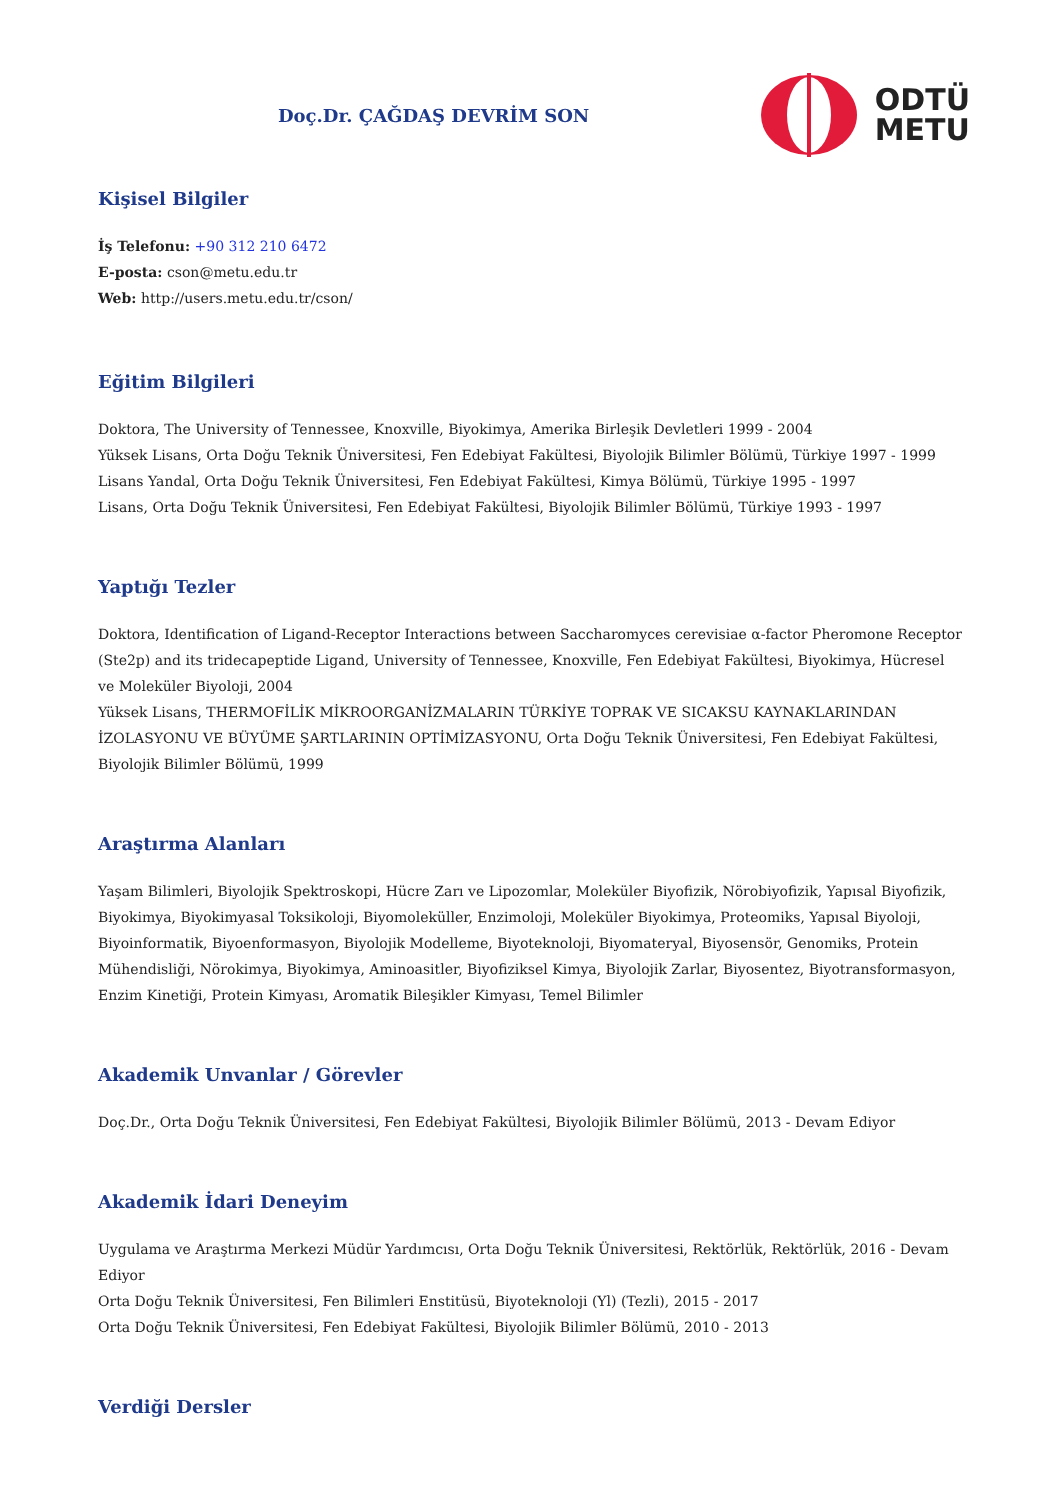Doç.Dr. ÇAĞDAŞ DEVRİM SON
ODTÜ
METU
Kişisel Bilgiler
İş Telefonu: +90 312 210 6472
E-posta: cson@metu.edu.tr
Web: http://users.metu.edu.tr/cson/
Eğitim Bilgileri
Doktora, The University of Tennessee, Knoxville, Biyokimya, Amerika Birleşik Devletleri 1999 - 2004
Yüksek Lisans, Orta Doğu Teknik Üniversitesi, Fen Edebiyat Fakültesi, Biyolojik Bilimler Bölümü, Türkiye 1997 - 1999
Lisans Yandal, Orta Doğu Teknik Üniversitesi, Fen Edebiyat Fakültesi, Kimya Bölümü, Türkiye 1995 - 1997
Lisans, Orta Doğu Teknik Üniversitesi, Fen Edebiyat Fakültesi, Biyolojik Bilimler Bölümü, Türkiye 1993 - 1997
Yaptığı Tezler
Doktora, Identification of Ligand-Receptor Interactions between Saccharomyces cerevisiae α-factor Pheromone Receptor (Ste2p) and its tridecapeptide Ligand, University of Tennessee, Knoxville, Fen Edebiyat Fakültesi, Biyokimya, Hücresel ve Moleküler Biyoloji, 2004
Yüksek Lisans, THERMOFİLİK MİKROORGANİZMALARIN TÜRKİYE TOPRAK VE SICAKSU KAYNAKLARINDAN İZOLASYONU VE BÜYÜME ŞARTLARININ OPTİMİZASYONU, Orta Doğu Teknik Üniversitesi, Fen Edebiyat Fakültesi, Biyolojik Bilimler Bölümü, 1999
Araştırma Alanları
Yaşam Bilimleri, Biyolojik Spektroskopi, Hücre Zarı ve Lipozomlar, Moleküler Biyofizik, Nörobiyofizik, Yapısal Biyofizik, Biyokimya, Biyokimyasal Toksikoloji, Biyomoleküller, Enzimoloji, Moleküler Biyokimya, Proteomiks, Yapısal Biyoloji, Biyoinformatik, Biyoenformasyon, Biyolojik Modelleme, Biyoteknoloji, Biyomateryal, Biyosensör, Genomiks, Protein Mühendisliği, Nörokimya, Biyokimya, Aminoasitler, Biyofiziksel Kimya, Biyolojik Zarlar, Biyosentez, Biyotransformasyon, Enzim Kinetiği, Protein Kimyası, Aromatik Bileşikler Kimyası, Temel Bilimler
Akademik Unvanlar / Görevler
Doç.Dr., Orta Doğu Teknik Üniversitesi, Fen Edebiyat Fakültesi, Biyolojik Bilimler Bölümü, 2013 - Devam Ediyor
Akademik İdari Deneyim
Uygulama ve Araştırma Merkezi Müdür Yardımcısı, Orta Doğu Teknik Üniversitesi, Rektörlük, Rektörlük, 2016 - Devam Ediyor
Orta Doğu Teknik Üniversitesi, Fen Bilimleri Enstitüsü, Biyoteknoloji (Yl) (Tezli), 2015 - 2017
Orta Doğu Teknik Üniversitesi, Fen Edebiyat Fakültesi, Biyolojik Bilimler Bölümü, 2010 - 2013
Verdiği Dersler